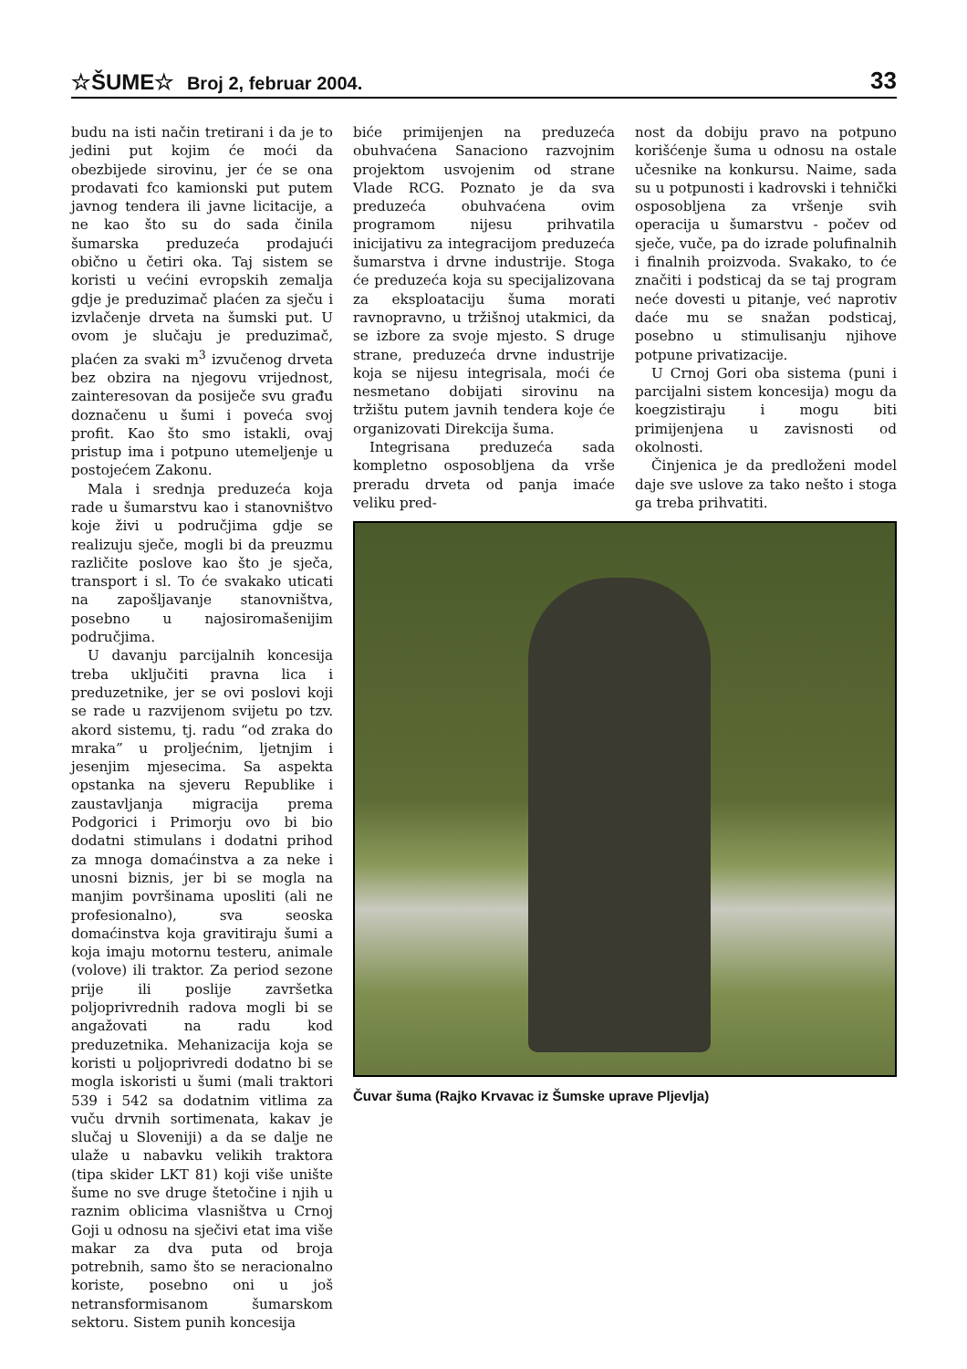☆ŠUME☆ Broj 2, februar 2004.
33
budu na isti način tretirani i da je to jedini put kojim će moći da obezbijede sirovinu, jer će se ona prodavati fco kamionski put putem javnog tendera ili javne licitacije, a ne kao što su do sada činila šumarska preduzeća prodajući obično u četiri oka. Taj sistem se koristi u većini evropskih zemalja gdje je preduzimač plaćen za sječu i izvlačenje drveta na šumski put. U ovom je slučaju je preduzimač, plaćen za svaki m<sup>3</sup> izvučenog drveta bez obzira na njegovu vrijednost, zainteresovan da posiječe svu građu doznačenu u šumi i poveća svoj profit. Kao što smo istakli, ovaj pristup ima i potpuno utemeljenje u postojećem Zakonu.
Mala i srednja preduzeća koja rade u šumarstvu kao i stanovništvo koje živi u područjima gdje se realizuju sječe, mogli bi da preuzmu različite poslove kao što je sječa, transport i sl. To će svakako uticati na zapošljavanje stanovništva, posebno u najosiromašenijim područjima.
U davanju parcijalnih koncesija treba uključiti pravna lica i preduzetnike, jer se ovi poslovi koji se rade u razvijenom svijetu po tzv. akord sistemu, tj. radu “od zraka do mraka” u proljećnim, ljetnjim i jesenjim mjesecima. Sa aspekta opstanka na sjeveru Republike i zaustavljanja migracija prema Podgorici i Primorju ovo bi bio dodatni stimulans i dodatni prihod za mnoga domaćinstva a za neke i unosni biznis, jer bi se mogla na manjim površinama uposliti (ali ne profesionalno), sva seoska domaćinstva koja gravitiraju šumi a koja imaju motornu testeru, animale (volove) ili traktor. Za period sezone prije ili poslije završetka poljoprivrednih radova mogli bi se angažovati na radu kod preduzetnika. Mehanizacija koja se koristi u poljoprivredi dodatno bi se mogla iskoristi u šumi (mali traktori 539 i 542 sa dodatnim vitlima za vuču drvnih sortimenata, kakav je slučaj u Sloveniji) a da se dalje ne ulaže u nabavku velikih traktora (tipa skider LKT 81) koji više unište šume no sve druge štetočine i njih u raznim oblicima vlasništva u Crnoj Goji u odnosu na sječivi etat ima više makar za dva puta od broja potrebnih, samo što se neracionalno koriste, posebno oni u još netransformisanom šumarskom sektoru. Sistem punih koncesija
biće primijenjen na preduzeća obuhvaćena Sanaciono razvojnim projektom usvojenim od strane Vlade RCG. Poznato je da sva preduzeća obuhvaćena ovim programom nijesu prihvatila inicijativu za integracijom preduzeća šumarstva i drvne industrije. Stoga će preduzeća koja su specijalizovana za eksploataciju šuma morati ravnopravno, u tržišnoj utakmici, da se izbore za svoje mjesto. S druge strane, preduzeća drvne industrije koja se nijesu integrisala, moći će nesmetano dobijati sirovinu na tržištu putem javnih tendera koje će organizovati Direkcija šuma.
Integrisana preduzeća sada kompletno osposobljena da vrše preradu drveta od panja imaće veliku pred-
nost da dobiju pravo na potpuno korišćenje šuma u odnosu na ostale učesnike na konkursu. Naime, sada su u potpunosti i kadrovski i tehnički osposobljena za vršenje svih operacija u šumarstvu - počev od sječe, vuče, pa do izrade polufinalnih i finalnih proizvoda. Svakako, to će značiti i podsticaj da se taj program neće dovesti u pitanje, već naprotiv daće mu se snažan podsticaj, posebno u stimulisanju njihove potpune privatizacije.
U Crnoj Gori oba sistema (puni i parcijalni sistem koncesija) mogu da koegzistiraju i mogu biti primijenjena u zavisnosti od okolnosti.
Činjenica je da predloženi model daje sve uslove za tako nešto i stoga ga treba prihvatiti.
Čuvar šuma (Rajko Krvavac iz Šumske uprave Pljevlja)